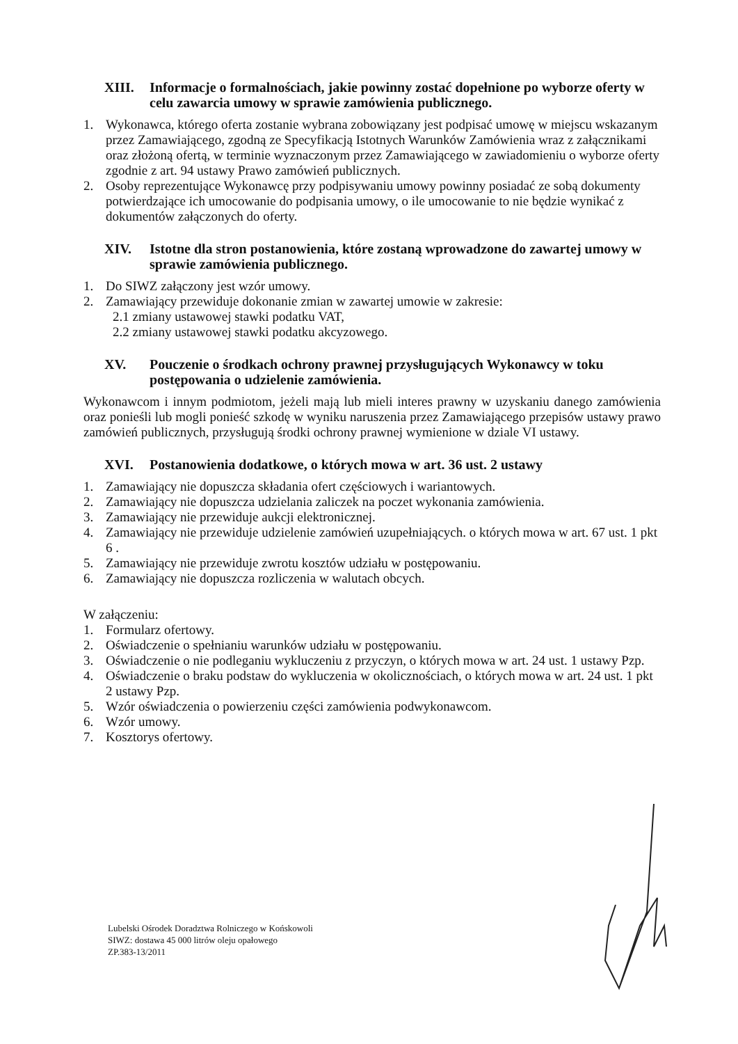XIII. Informacje o formalnościach, jakie powinny zostać dopełnione po wyborze oferty w celu zawarcia umowy w sprawie zamówienia publicznego.
1. Wykonawca, którego oferta zostanie wybrana zobowiązany jest podpisać umowę w miejscu wskazanym przez Zamawiającego, zgodną ze Specyfikacją Istotnych Warunków Zamówienia wraz z załącznikami oraz złożoną ofertą, w terminie wyznaczonym przez Zamawiającego w zawiadomieniu o wyborze oferty zgodnie z art. 94 ustawy Prawo zamówień publicznych.
2. Osoby reprezentujące Wykonawcę przy podpisywaniu umowy powinny posiadać ze sobą dokumenty potwierdzające ich umocowanie do podpisania umowy, o ile umocowanie to nie będzie wynikać z dokumentów załączonych do oferty.
XIV. Istotne dla stron postanowienia, które zostaną wprowadzone do zawartej umowy w sprawie zamówienia publicznego.
1. Do SIWZ załączony jest wzór umowy.
2. Zamawiający przewiduje dokonanie zmian w zawartej umowie w zakresie:
2.1 zmiany ustawowej stawki podatku VAT,
2.2 zmiany ustawowej stawki podatku akcyzowego.
XV. Pouczenie o środkach ochrony prawnej przysługujących Wykonawcy w toku postępowania o udzielenie zamówienia.
Wykonawcom i innym podmiotom, jeżeli mają lub mieli interes prawny w uzyskaniu danego zamówienia oraz ponieśli lub mogli ponieść szkodę w wyniku naruszenia przez Zamawiającego przepisów ustawy prawo zamówień publicznych, przysługują środki ochrony prawnej wymienione w dziale VI ustawy.
XVI. Postanowienia dodatkowe, o których mowa w art. 36 ust. 2 ustawy
1. Zamawiający nie dopuszcza składania ofert częściowych i wariantowych.
2. Zamawiający nie dopuszcza udzielania zaliczek na poczet wykonania zamówienia.
3. Zamawiający nie przewiduje aukcji elektronicznej.
4. Zamawiający nie przewiduje udzielenie zamówień uzupełniających. o których mowa w art. 67 ust. 1 pkt 6 .
5. Zamawiający nie przewiduje zwrotu kosztów udziału w postępowaniu.
6. Zamawiający nie dopuszcza rozliczenia w walutach obcych.
W załączeniu:
1. Formularz ofertowy.
2. Oświadczenie o spełnianiu warunków udziału w postępowaniu.
3. Oświadczenie o nie podleganiu wykluczeniu z przyczyn, o których mowa w art. 24 ust. 1 ustawy Pzp.
4. Oświadczenie o braku podstaw do wykluczenia w okolicznościach, o których mowa w art. 24 ust. 1 pkt 2 ustawy Pzp.
5. Wzór oświadczenia o powierzeniu części zamówienia podwykonawcom.
6. Wzór umowy.
7. Kosztorys ofertowy.
Lubelski Ośrodek Doradztwa Rolniczego w Końskowoli
SIWZ: dostawa 45 000 litrów oleju opałowego
ZP.383-13/2011